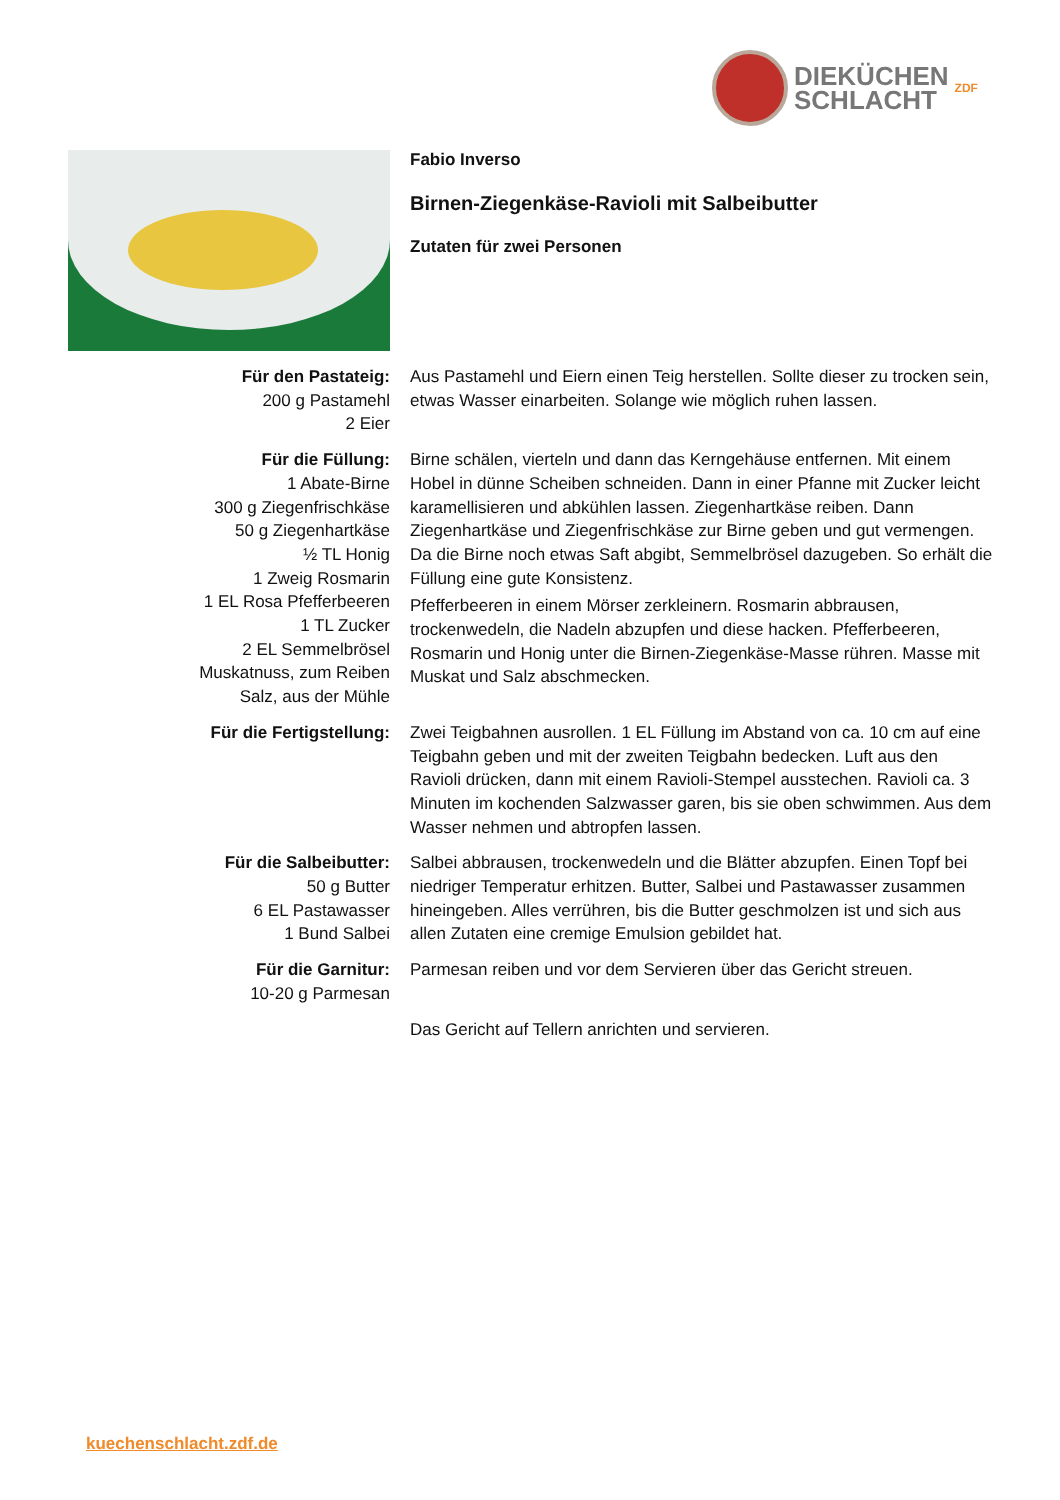DIEKÜCHEN
SCHLACHT
ZDF
Fabio Inverso
Birnen-Ziegenkäse-Ravioli mit Salbeibutter
Zutaten für zwei Personen
Für den Pastateig:
200 g Pastamehl
2 Eier
Aus Pastamehl und Eiern einen Teig herstellen. Sollte dieser zu trocken sein, etwas Wasser einarbeiten. Solange wie möglich ruhen lassen.
Für die Füllung:
1 Abate-Birne
300 g Ziegenfrischkäse
50 g Ziegenhartkäse
½ TL Honig
1 Zweig Rosmarin
1 EL Rosa Pfefferbeeren
1 TL Zucker
2 EL Semmelbrösel
Muskatnuss, zum Reiben
Salz, aus der Mühle
Birne schälen, vierteln und dann das Kerngehäuse entfernen. Mit einem Hobel in dünne Scheiben schneiden. Dann in einer Pfanne mit Zucker leicht karamellisieren und abkühlen lassen. Ziegenhartkäse reiben. Dann Ziegenhartkäse und Ziegenfrischkäse zur Birne geben und gut vermengen. Da die Birne noch etwas Saft abgibt, Semmelbrösel dazugeben. So erhält die Füllung eine gute Konsistenz.
Pfefferbeeren in einem Mörser zerkleinern. Rosmarin abbrausen, trockenwedeln, die Nadeln abzupfen und diese hacken. Pfefferbeeren, Rosmarin und Honig unter die Birnen-Ziegenkäse-Masse rühren. Masse mit Muskat und Salz abschmecken.
Für die Fertigstellung: Zwei Teigbahnen ausrollen. 1 EL Füllung im Abstand von ca. 10 cm auf eine Teigbahn geben und mit der zweiten Teigbahn bedecken. Luft aus den Ravioli drücken, dann mit einem Ravioli-Stempel ausstechen. Ravioli ca. 3 Minuten im kochenden Salzwasser garen, bis sie oben schwimmen. Aus dem Wasser nehmen und abtropfen lassen.
Für die Salbeibutter:
50 g Butter
6 EL Pastawasser
1 Bund Salbei
Salbei abbrausen, trockenwedeln und die Blätter abzupfen. Einen Topf bei niedriger Temperatur erhitzen. Butter, Salbei und Pastawasser zusammen hineingeben. Alles verrühren, bis die Butter geschmolzen ist und sich aus allen Zutaten eine cremige Emulsion gebildet hat.
Für die Garnitur:
10-20 g Parmesan
Parmesan reiben und vor dem Servieren über das Gericht streuen.
Das Gericht auf Tellern anrichten und servieren.
kuechenschlacht.zdf.de